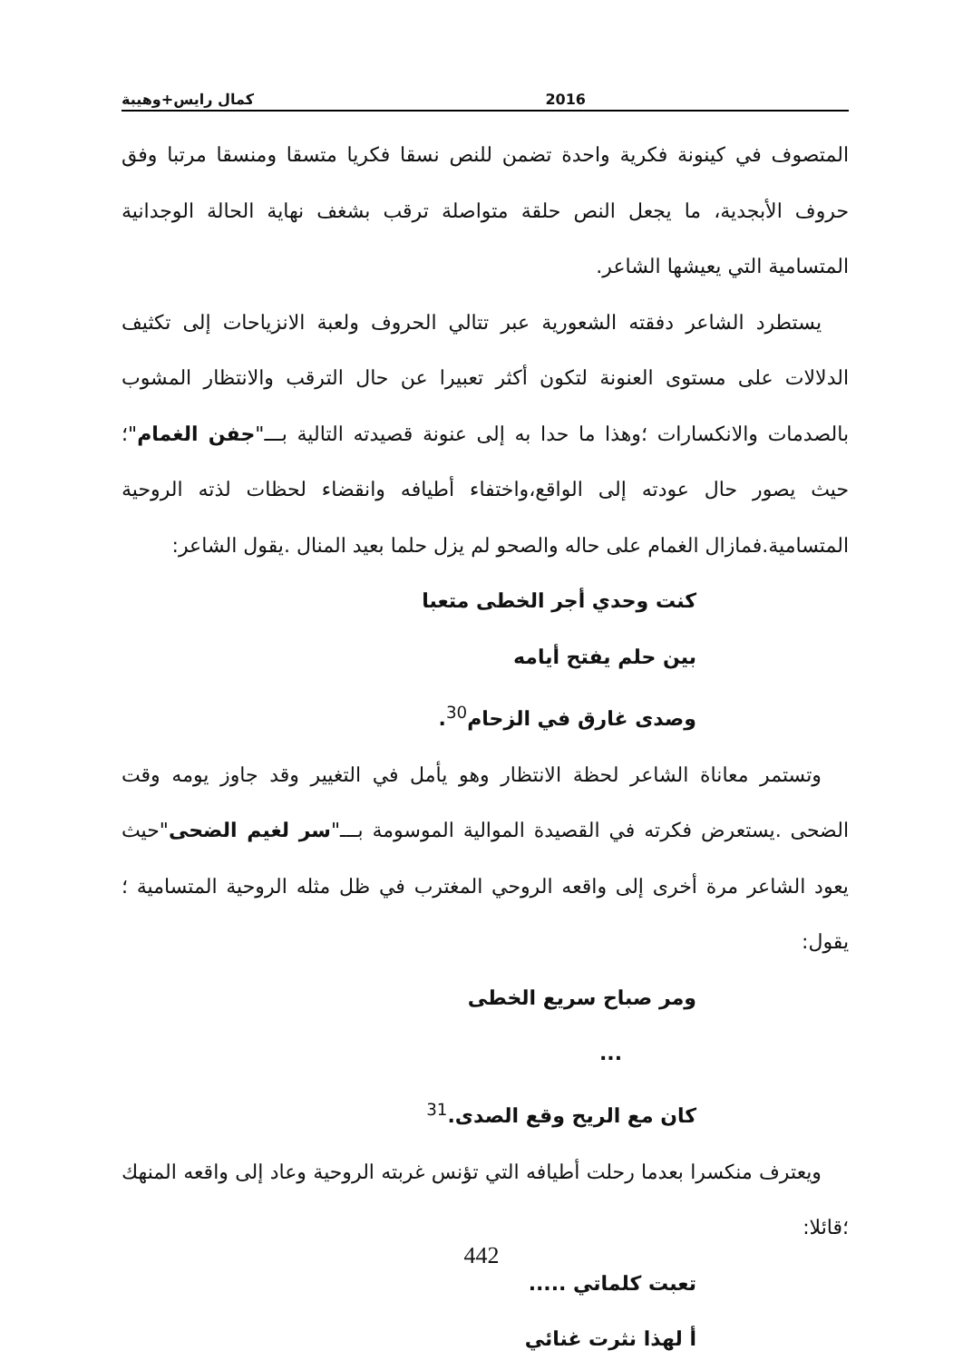كمال رايس+وهيبة 2016
المتصوف في كينونة فكرية واحدة تضمن للنص نسقا فكريا متسقا ومنسقا مرتبا وفق حروف الأبجدية، ما يجعل النص حلقة متواصلة ترقب بشغف نهاية الحالة الوجدانية المتسامية التي يعيشها الشاعر.
يستطرد الشاعر دفقته الشعورية عبر تتالي الحروف ولعبة الانزياحات إلى تكثيف الدلالات على مستوى العنونة لتكون أكثر تعبيرا عن حال الترقب والانتظار المشوب بالصدمات والانكسارات ؛وهذا ما حدا به إلى عنونة قصيدته التالية بـــ"جفن الغمام"؛حيث يصور حال عودته إلى الواقع،واختفاء أطيافه وانقضاء لحظات لذته الروحية المتسامية.فمازال الغمام على حاله والصحو لم يزل حلما بعيد المنال .يقول الشاعر:
كنت وحدي أجر الخطى متعبا
بين حلم يفتح أيامه
وصدى غارق في الزحام<sup>30</sup>.
وتستمر معاناة الشاعر لحظة الانتظار وهو يأمل في التغيير وقد جاوز يومه وقت الضحى .يستعرض فكرته في القصيدة الموالية الموسومة بـــ"سر لغيم الضحى"حيث يعود الشاعر مرة أخرى إلى واقعه الروحي المغترب في ظل مثله الروحية المتسامية ؛يقول:
ومر صباح سريع الخطى
...
كان مع الريح وقع الصدى.<sup>31</sup>
ويعترف منكسرا بعدما رحلت أطيافه التي تؤنس غربته الروحية وعاد إلى واقعه المنهك ؛قائلا:
تعبت كلماتي .....
أ لهذا نثرت غنائي
442